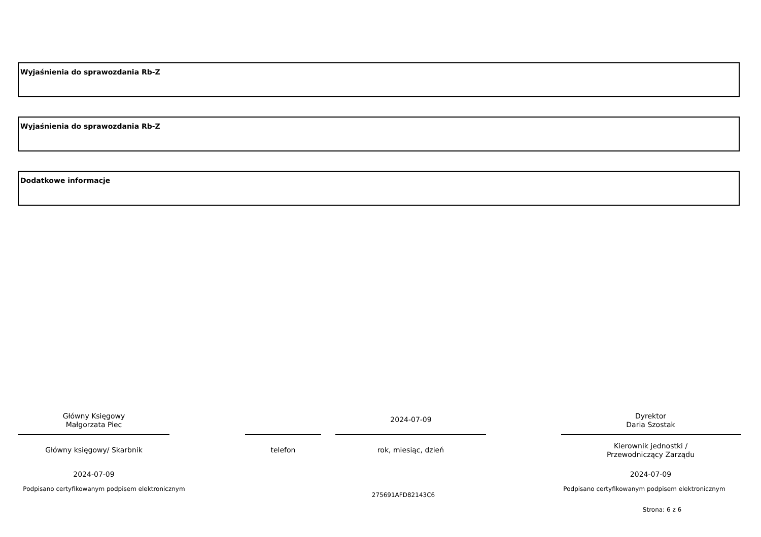Wyjaśnienia do sprawozdania Rb-Z
Wyjaśnienia do sprawozdania Rb-Z
Dodatkowe informacje
Główny Księgowy
Małgorzata Piec
2024-07-09
Dyrektor
Daria Szostak
Główny księgowy/ Skarbnik telefon rok, miesiąc, dzień
Kierownik jednostki /
Przewodniczący Zarządu
2024-07-09 2024-07-09
Podpisano certyfikowanym podpisem elektronicznym
Podpisano certyfikowanym podpisem elektronicznym
275691AFD82143C6
Strona: 6 z 6